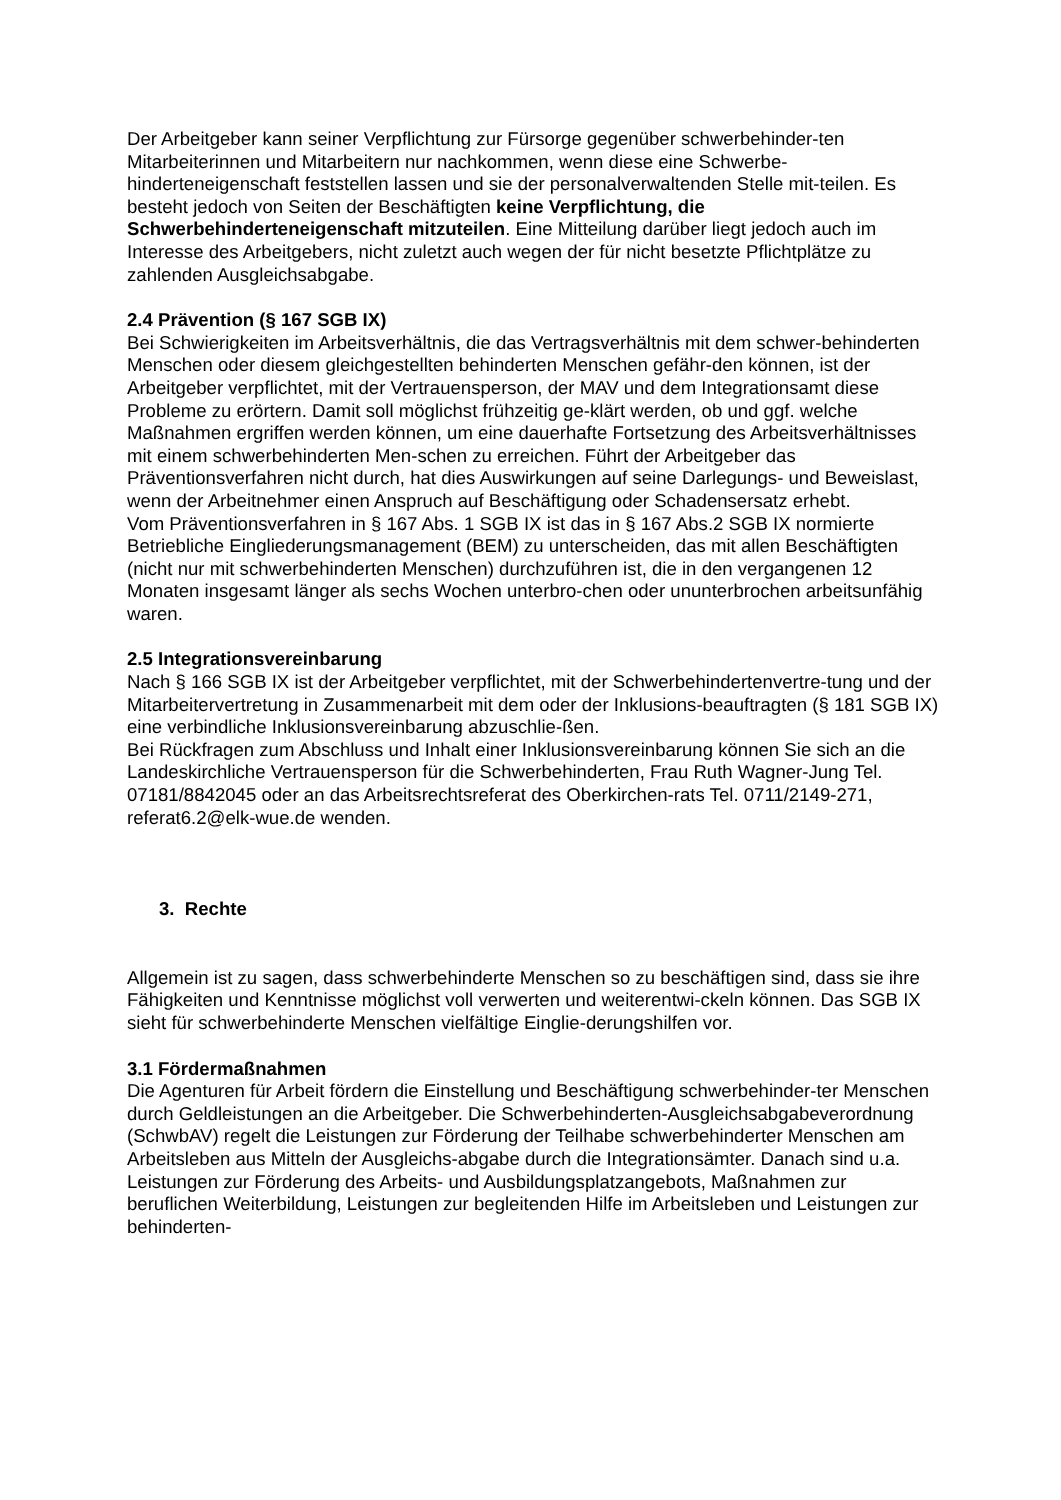Der Arbeitgeber kann seiner Verpflichtung zur Fürsorge gegenüber schwerbehinder-ten Mitarbeiterinnen und Mitarbeitern nur nachkommen, wenn diese eine Schwerbe-hinderteneigenschaft feststellen lassen und sie der personalverwaltenden Stelle mit-teilen. Es besteht jedoch von Seiten der Beschäftigten keine Verpflichtung, die Schwerbehinderteneigenschaft mitzuteilen. Eine Mitteilung darüber liegt jedoch auch im Interesse des Arbeitgebers, nicht zuletzt auch wegen der für nicht besetzte Pflichtplätze zu zahlenden Ausgleichsabgabe.
2.4 Prävention (§ 167 SGB IX)
Bei Schwierigkeiten im Arbeitsverhältnis, die das Vertragsverhältnis mit dem schwer-behinderten Menschen oder diesem gleichgestellten behinderten Menschen gefähr-den können, ist der Arbeitgeber verpflichtet, mit der Vertrauensperson, der MAV und dem Integrationsamt diese Probleme zu erörtern. Damit soll möglichst frühzeitig ge-klärt werden, ob und ggf. welche Maßnahmen ergriffen werden können, um eine dauerhafte Fortsetzung des Arbeitsverhältnisses mit einem schwerbehinderten Men-schen zu erreichen. Führt der Arbeitgeber das Präventionsverfahren nicht durch, hat dies Auswirkungen auf seine Darlegungs- und Beweislast, wenn der Arbeitnehmer einen Anspruch auf Beschäftigung oder Schadensersatz erhebt.
Vom Präventionsverfahren in § 167 Abs. 1 SGB IX ist das in § 167 Abs.2 SGB IX normierte Betriebliche Eingliederungsmanagement (BEM) zu unterscheiden, das mit allen Beschäftigten (nicht nur mit schwerbehinderten Menschen) durchzuführen ist, die in den vergangenen 12 Monaten insgesamt länger als sechs Wochen unterbro-chen oder ununterbrochen arbeitsunfähig waren.
2.5 Integrationsvereinbarung
Nach § 166 SGB IX ist der Arbeitgeber verpflichtet, mit der Schwerbehindertenvertre-tung und der Mitarbeitervertretung in Zusammenarbeit mit dem oder der Inklusions-beauftragten (§ 181 SGB IX) eine verbindliche Inklusionsvereinbarung abzuschlie-ßen.
Bei Rückfragen zum Abschluss und Inhalt einer Inklusionsvereinbarung können Sie sich an die Landeskirchliche Vertrauensperson für die Schwerbehinderten, Frau Ruth Wagner-Jung Tel. 07181/8842045 oder an das Arbeitsrechtsreferat des Oberkirchen-rats Tel. 0711/2149-271, referat6.2@elk-wue.de wenden.
3. Rechte
Allgemein ist zu sagen, dass schwerbehinderte Menschen so zu beschäftigen sind, dass sie ihre Fähigkeiten und Kenntnisse möglichst voll verwerten und weiterentwi-ckeln können. Das SGB IX sieht für schwerbehinderte Menschen vielfältige Einglie-derungshilfen vor.
3.1 Fördermaßnahmen
Die Agenturen für Arbeit fördern die Einstellung und Beschäftigung schwerbehinder-ter Menschen durch Geldleistungen an die Arbeitgeber. Die Schwerbehinderten-Ausgleichsabgabeverordnung (SchwbAV) regelt die Leistungen zur Förderung der Teilhabe schwerbehinderter Menschen am Arbeitsleben aus Mitteln der Ausgleichs-abgabe durch die Integrationsämter. Danach sind u.a. Leistungen zur Förderung des Arbeits- und Ausbildungsplatzangebots, Maßnahmen zur beruflichen Weiterbildung, Leistungen zur begleitenden Hilfe im Arbeitsleben und Leistungen zur behinderten-